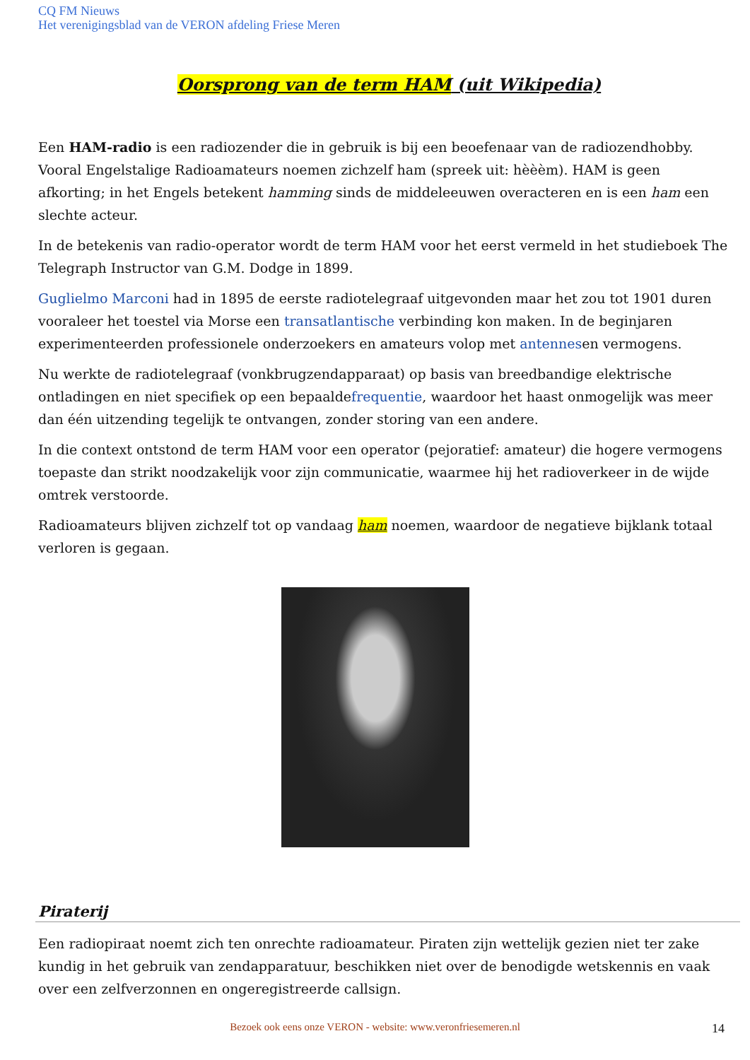CQ FM Nieuws
Het verenigingsblad van de VERON afdeling Friese Meren
Oorsprong van de term HAM (uit Wikipedia)
Een HAM-radio is een radiozender die in gebruik is bij een beoefenaar van de radiozendhobby. Vooral Engelstalige Radioamateurs noemen zichzelf ham (spreek uit: hèèèm). HAM is geen afkorting; in het Engels betekent hamming sinds de middeleeuwen overacteren en is een ham een slechte acteur.
In de betekenis van radio-operator wordt de term HAM voor het eerst vermeld in het studieboek The Telegraph Instructor van G.M. Dodge in 1899.
Guglielmo Marconi had in 1895 de eerste radiotelegraaf uitgevonden maar het zou tot 1901 duren vooraleer het toestel via Morse een transatlantische verbinding kon maken. In de beginjaren experimenteerden professionele onderzoekers en amateurs volop met antennesen vermogens.
Nu werkte de radiotelegraaf (vonkbrugzendapparaat) op basis van breedbandige elektrische ontladingen en niet specifiek op een bepaaldefrequentie, waardoor het haast onmogelijk was meer dan één uitzending tegelijk te ontvangen, zonder storing van een andere.
In die context ontstond de term HAM voor een operator (pejoratief: amateur) die hogere vermogens toepaste dan strikt noodzakelijk voor zijn communicatie, waarmee hij het radioverkeer in de wijde omtrek verstoorde.
Radioamateurs blijven zichzelf tot op vandaag ham noemen, waardoor de negatieve bijklank totaal verloren is gegaan.
Piraterij
Een radiopiraat noemt zich ten onrechte radioamateur. Piraten zijn wettelijk gezien niet ter zake kundig in het gebruik van zendapparatuur, beschikken niet over de benodigde wetskennis en vaak over een zelfverzonnen en ongeregistreerde callsign.
Bezoek ook eens onze VERON - website: www.veronfriesemeren.nl 14